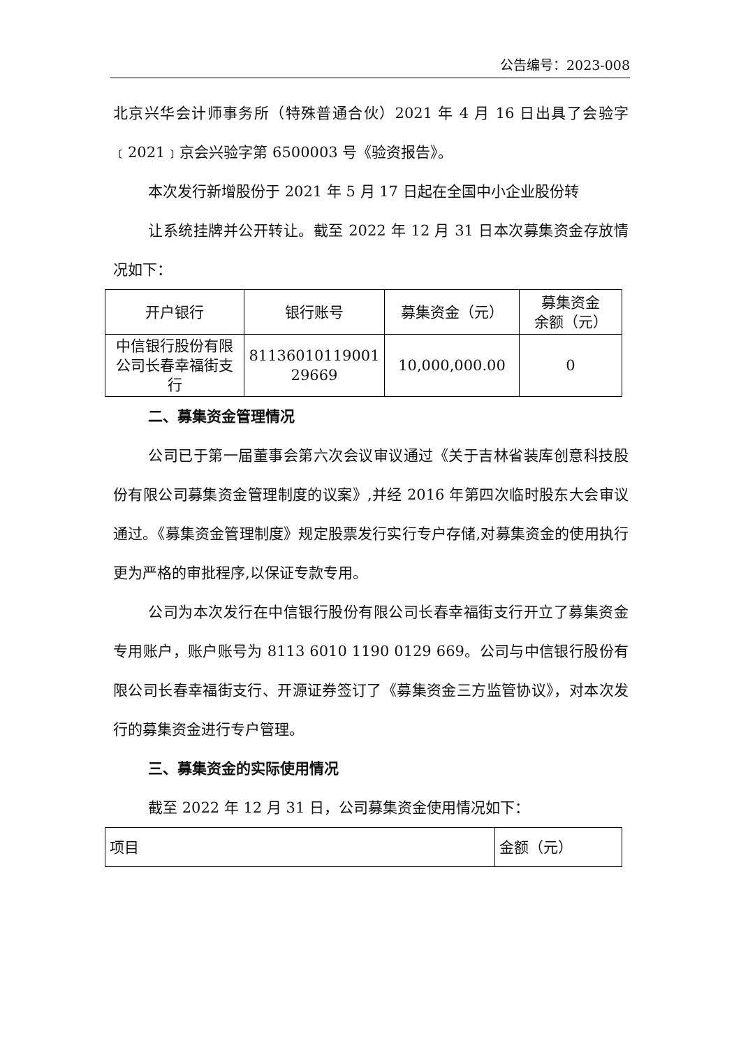公告编号：2023-008
北京兴华会计师事务所（特殊普通合伙）2021 年 4 月 16 日出具了会验字﹝2021﹞京会兴验字第 6500003 号《验资报告》。
本次发行新增股份于 2021 年 5 月 17 日起在全国中小企业股份转
让系统挂牌并公开转让。截至 2022 年 12 月 31 日本次募集资金存放情况如下：
| 开户银行 | 银行账号 | 募集资金（元） | 募集资金 余额（元） |
| 中信银行股份有限公司长春幸福街支行 | 81136010119001 29669 | 10,000,000.00 | 0 |
二、募集资金管理情况
公司已于第一届董事会第六次会议审议通过《关于吉林省装库创意科技股份有限公司募集资金管理制度的议案》,并经 2016 年第四次临时股东大会审议通过。《募集资金管理制度》规定股票发行实行专户存储,对募集资金的使用执行更为严格的审批程序,以保证专款专用。
公司为本次发行在中信银行股份有限公司长春幸福街支行开立了募集资金专用账户，账户账号为 8113 6010 1190 0129 669。公司与中信银行股份有限公司长春幸福街支行、开源证券签订了《募集资金三方监管协议》，对本次发行的募集资金进行专户管理。
三、募集资金的实际使用情况
截至 2022 年 12 月 31 日，公司募集资金使用情况如下：
| 项目 | 金额（元） |